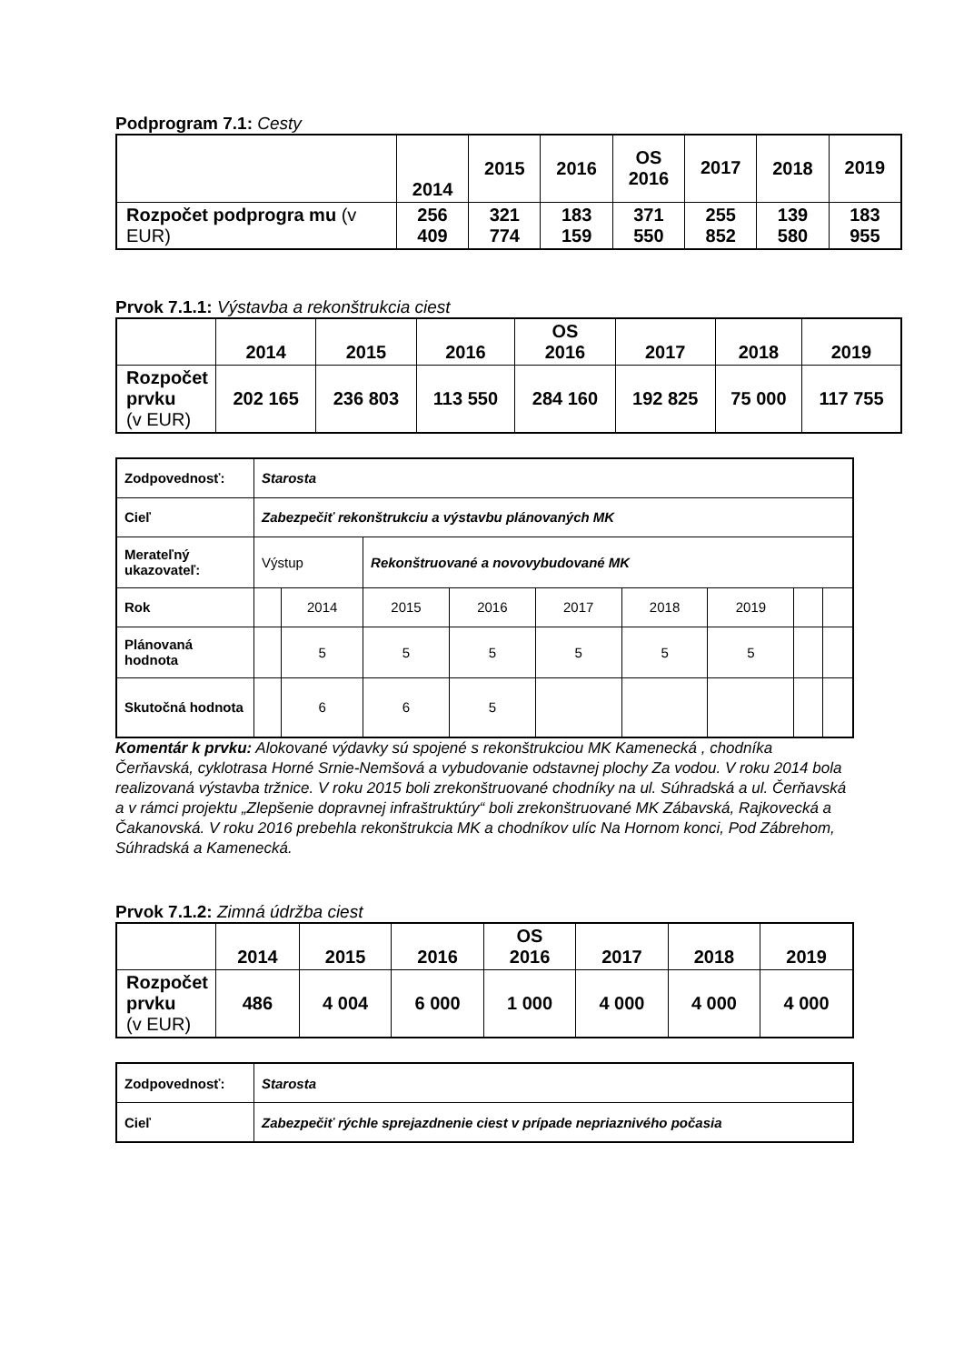Podprogram 7.1: Cesty
| | 2014 | 2015 | 2016 | OS 2016 | 2017 | 2018 | 2019 |
| --- | --- | --- | --- | --- | --- | --- | --- |
| Rozpočet podprogra mu (v EUR) | 256 409 | 321 774 | 183 159 | 371 550 | 255 852 | 139 580 | 183 955 |
Prvok 7.1.1: Výstavba a rekonštrukcia ciest
| | 2014 | 2015 | 2016 | OS 2016 | 2017 | 2018 | 2019 |
| --- | --- | --- | --- | --- | --- | --- | --- |
| Rozpočet prvku (v EUR) | 202 165 | 236 803 | 113 550 | 284 160 | 192 825 | 75 000 | 117 755 |
| Zodpovednosť: | Starosta | | | | | | | | |
| Cieľ | Zabezpečiť rekonštrukciu a výstavbu plánovaných MK | | | | | | | | |
| Merateľný ukazovateľ: | Výstup | | Rekonštruované a novovybudované MK | | | | | | |
| Rok | | 2014 | 2015 | 2016 | 2017 | 2018 | 2019 | | |
| Plánovaná hodnota | | 5 | 5 | 5 | 5 | 5 | 5 | | |
| Skutočná hodnota | | 6 | 6 | 5 | | | | | |
Komentár k prvku: Alokované výdavky sú spojené s rekonštrukciou MK Kamenecká , chodníka Čerňavská, cyklotrasa Horné Srnie-Nemšová a vybudovanie odstavnej plochy Za vodou. V roku 2014 bola realizovaná výstavba tržnice. V roku 2015 boli zrekonštruované chodníky na ul. Súhradská a ul. Čerňavská a v rámci projektu „Zlepšenie dopravnej infraštruktúry“ boli zrekonštruované MK Zábavská, Rajkovecká a Čakanovská. V roku 2016 prebehla rekonštrukcia MK a chodníkov ulíc Na Hornom konci, Pod Zábrehom, Súhradská a Kamenecká.
Prvok 7.1.2: Zimná údržba ciest
| | 2014 | 2015 | 2016 | OS 2016 | 2017 | 2018 | 2019 |
| --- | --- | --- | --- | --- | --- | --- | --- |
| Rozpočet prvku (v EUR) | 486 | 4 004 | 6 000 | 1 000 | 4 000 | 4 000 | 4 000 |
| Zodpovednosť: | Starosta |
| Cieľ | Zabezpečiť rýchle sprejazdnenie ciest v prípade nepriaznivého počasia |